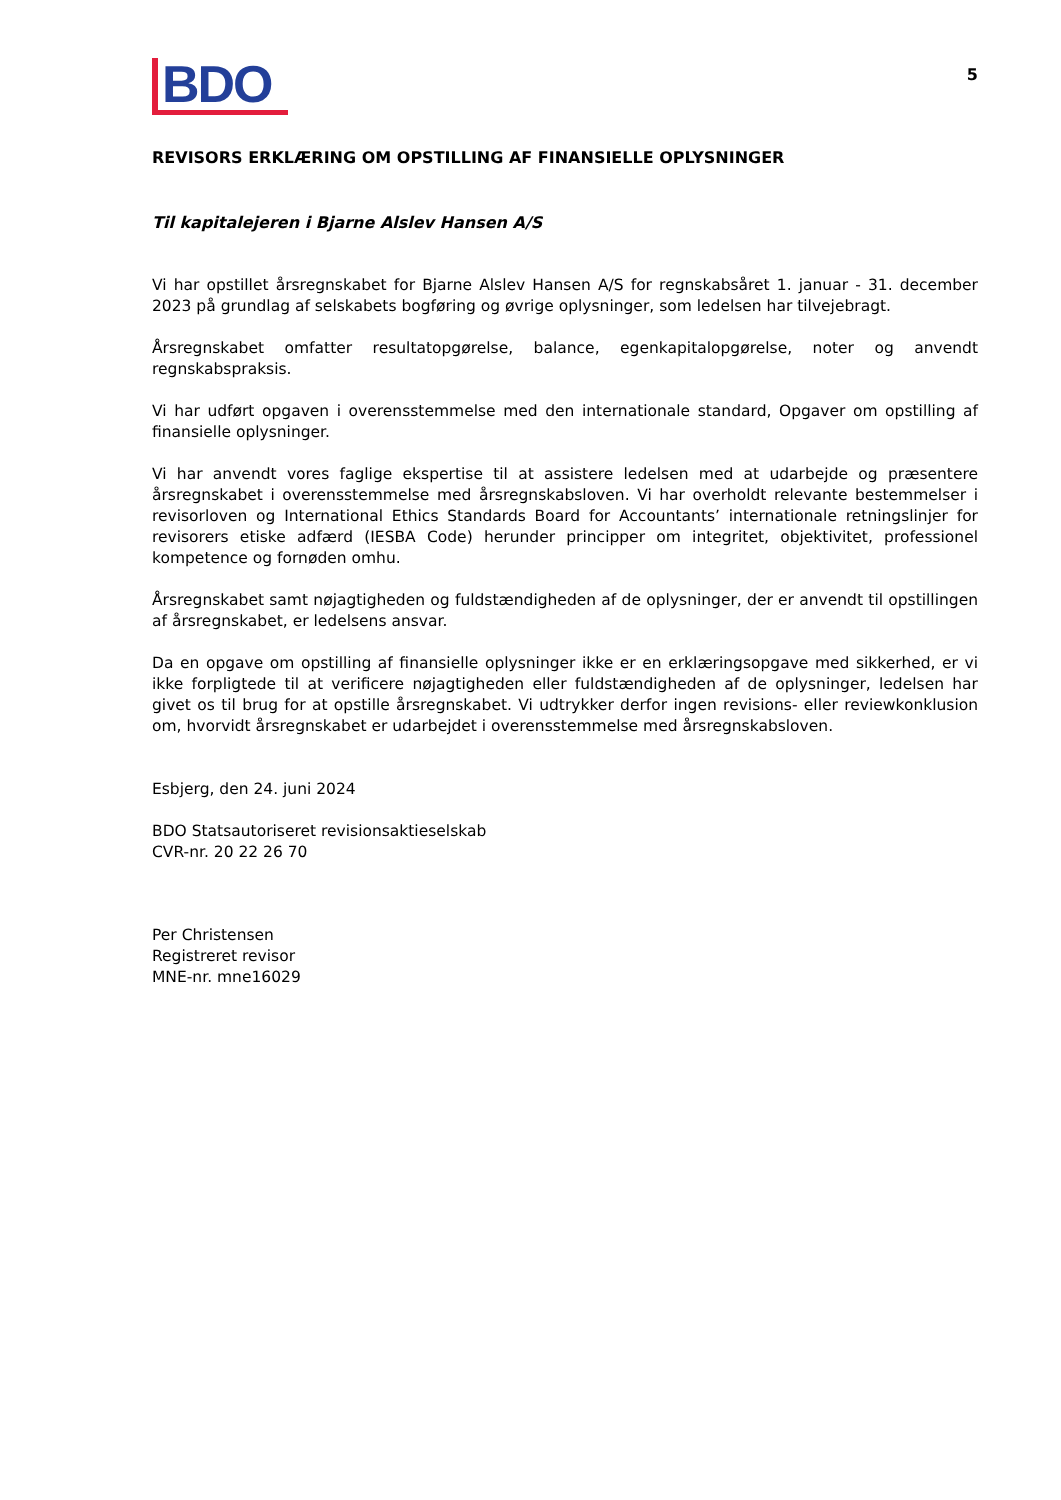BDO
5
REVISORS ERKLÆRING OM OPSTILLING AF FINANSIELLE OPLYSNINGER
Til kapitalejeren i Bjarne Alslev Hansen A/S
Vi har opstillet årsregnskabet for Bjarne Alslev Hansen A/S for regnskabsåret 1. januar - 31. december 2023 på grundlag af selskabets bogføring og øvrige oplysninger, som ledelsen har tilvejebragt.
Årsregnskabet omfatter resultatopgørelse, balance, egenkapitalopgørelse, noter og anvendt regnskabspraksis.
Vi har udført opgaven i overensstemmelse med den internationale standard, Opgaver om opstilling af finansielle oplysninger.
Vi har anvendt vores faglige ekspertise til at assistere ledelsen med at udarbejde og præsentere årsregnskabet i overensstemmelse med årsregnskabsloven. Vi har overholdt relevante bestemmelser i revisorloven og International Ethics Standards Board for Accountants’ internationale retningslinjer for revisorers etiske adfærd (IESBA Code) herunder principper om integritet, objektivitet, professionel kompetence og fornøden omhu.
Årsregnskabet samt nøjagtigheden og fuldstændigheden af de oplysninger, der er anvendt til opstillingen af årsregnskabet, er ledelsens ansvar.
Da en opgave om opstilling af finansielle oplysninger ikke er en erklæringsopgave med sikkerhed, er vi ikke forpligtede til at verificere nøjagtigheden eller fuldstændigheden af de oplysninger, ledelsen har givet os til brug for at opstille årsregnskabet. Vi udtrykker derfor ingen revisions- eller reviewkonklusion om, hvorvidt årsregnskabet er udarbejdet i overensstemmelse med årsregnskabsloven.
Esbjerg, den 24. juni 2024
BDO Statsautoriseret revisionsaktieselskab
CVR-nr. 20 22 26 70
Per Christensen
Registreret revisor
MNE-nr. mne16029